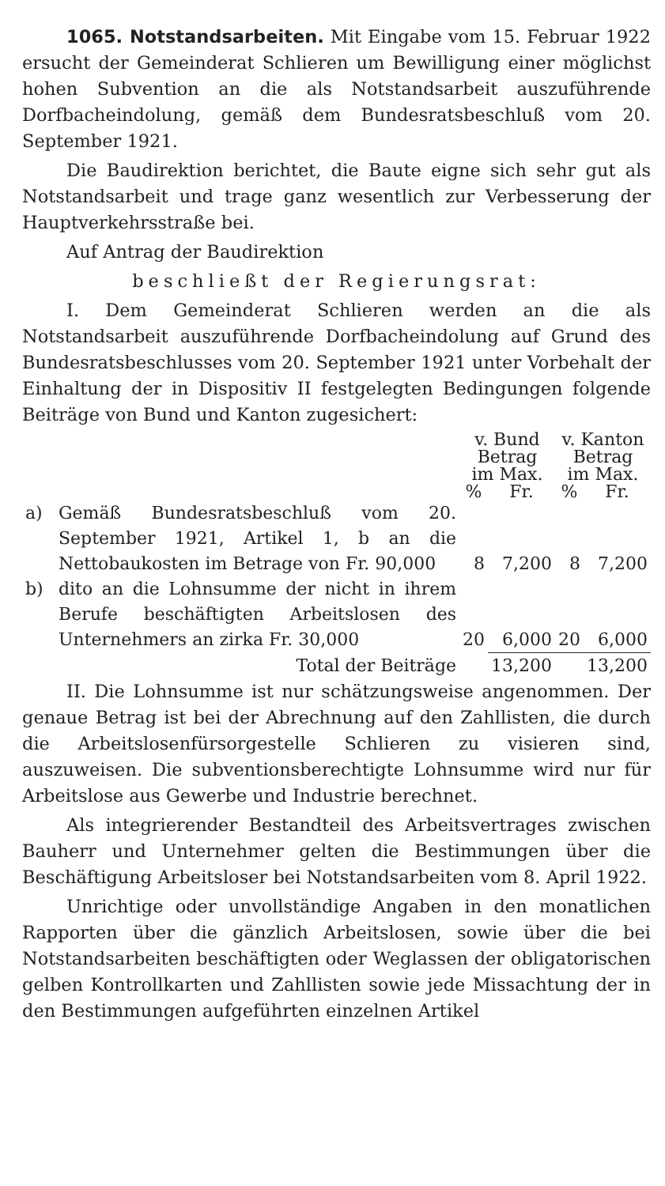1065. Notstandsarbeiten. Mit Eingabe vom 15. Februar 1922 ersucht der Gemeinderat Schlieren um Bewilligung einer möglichst hohen Subvention an die als Notstandsarbeit auszuführende Dorfbacheindolung, gemäß dem Bundesratsbeschluß vom 20. September 1921.
Die Baudirektion berichtet, die Baute eigne sich sehr gut als Notstandsarbeit und trage ganz wesentlich zur Verbesserung der Hauptverkehrsstraße bei.
Auf Antrag der Baudirektion
beschließt der Regierungsrat:
I. Dem Gemeinderat Schlieren werden an die als Notstandsarbeit auszuführende Dorfbacheindolung auf Grund des Bundesratsbeschlusses vom 20. September 1921 unter Vorbehalt der Einhaltung der in Dispositiv II festgelegten Bedingungen folgende Beiträge von Bund und Kanton zugesichert:
| | | v. Bund Betrag im Max. | | v. Kanton Betrag im Max. | |
| --- | --- | --- | --- | --- | --- |
| | | % | Fr. | % | Fr. |
| a) | Gemäß Bundesratsbeschluß vom 20. September 1921, Artikel 1, b an die Nettobaukosten im Betrage von Fr. 90,000 | 8 | 7,200 | 8 | 7,200 |
| b) | dito an die Lohnsumme der nicht in ihrem Berufe beschäftigten Arbeitslosen des Unternehmers an zirka Fr. 30,000 | 20 | 6,000 | 20 | 6,000 |
| Total der Beiträge | | | 13,200 | | 13,200 |
II. Die Lohnsumme ist nur schätzungsweise angenommen. Der genaue Betrag ist bei der Abrechnung auf den Zahllisten, die durch die Arbeitslosenfürsorgestelle Schlieren zu visieren sind, auszuweisen. Die subventionsberechtigte Lohnsumme wird nur für Arbeitslose aus Gewerbe und Industrie berechnet.
Als integrierender Bestandteil des Arbeitsvertrages zwischen Bauherr und Unternehmer gelten die Bestimmungen über die Beschäftigung Arbeitsloser bei Notstandsarbeiten vom 8. April 1922.
Unrichtige oder unvollständige Angaben in den monatlichen Rapporten über die gänzlich Arbeitslosen, sowie über die bei Notstandsarbeiten beschäftigten oder Weglassen der obligatorischen gelben Kontrollkarten und Zahllisten sowie jede Missachtung der in den Bestimmungen aufgeführten einzelnen Artikel